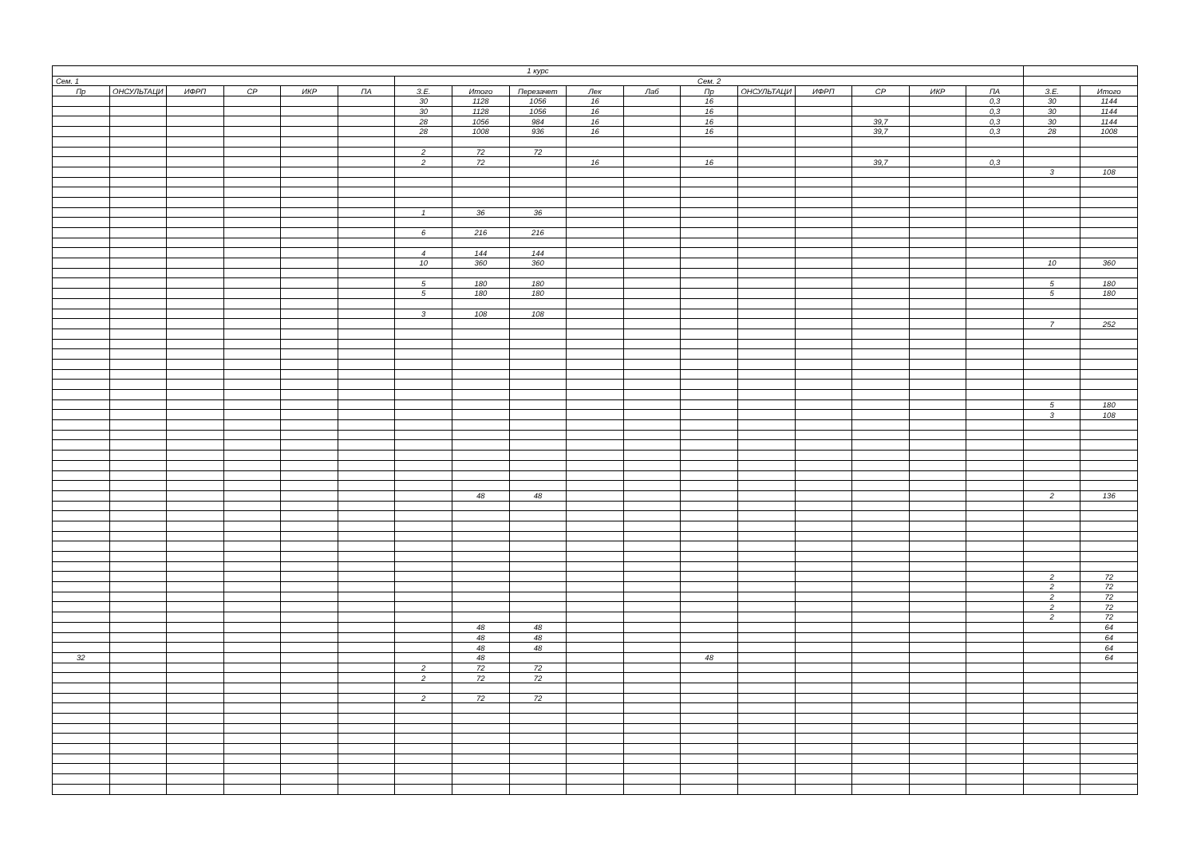| 1 курс | | | | | | | | | | | | | | | | | | |
| --- | --- | --- | --- | --- | --- | --- | --- | --- | --- | --- | --- | --- | --- | --- | --- | --- | --- | --- |
| Сем. 1 | | | | | | Сем. 2 | | | | | | | | | | | | |
| Пр | ОНСУЛЬТАЦИ | ИФРП | СР | ИКР | ПА | З.Е. | Итого | Перезачет | Лек | Лаб | Пр | ОНСУЛЬТАЦИ | ИФРП | СР | ИКР | ПА | З.Е. | Итого |
| | | | | | | 30 | 1128 | 1056 | 16 | | 16 | | | | | 0,3 | 30 | 1144 |
| | | | | | | 30 | 1128 | 1056 | 16 | | 16 | | | | | 0,3 | 30 | 1144 |
| | | | | | | 28 | 1056 | 984 | 16 | | 16 | | | 39,7 | | 0,3 | 30 | 1144 |
| | | | | | | 28 | 1008 | 936 | 16 | | 16 | | | 39,7 | | 0,3 | 28 | 1008 |
| | | | | | | 2 | 72 | 72 | | | | | | | | | | |
| | | | | | | 2 | 72 | | 16 | | 16 | | | 39,7 | | 0,3 | | |
| | | | | | | | | | | | | | | | | | 3 | 108 |
| | | | | | | 1 | 36 | 36 | | | | | | | | | | |
| | | | | | | 6 | 216 | 216 | | | | | | | | | | |
| | | | | | | 4 | 144 | 144 | | | | | | | | | | |
| | | | | | | 10 | 360 | 360 | | | | | | | | | 10 | 360 |
| | | | | | | 5 | 180 | 180 | | | | | | | | | 5 | 180 |
| | | | | | | 5 | 180 | 180 | | | | | | | | | 5 | 180 |
| | | | | | | 3 | 108 | 108 | | | | | | | | | | |
| | | | | | | | | | | | | | | | | | 7 | 252 |
| | | | | | | | | | | | | | | | | | 5 | 180 |
| | | | | | | | | | | | | | | | | | 3 | 108 |
| | | | | | | | 48 | 48 | | | | | | | | | 2 | 136 |
| | | | | | | | | | | | | | | | | | 2 | 72 |
| | | | | | | | | | | | | | | | | | 2 | 72 |
| | | | | | | | | | | | | | | | | | 2 | 72 |
| | | | | | | | | | | | | | | | | | 2 | 72 |
| | | | | | | | | | | | | | | | | | 2 | 72 |
| | | | | | | | 48 | 48 | | | | | | | | | | 64 |
| | | | | | | | 48 | 48 | | | | | | | | | | 64 |
| | | | | | | | 48 | 48 | | | | | | | | | | 64 |
| 32 | | | | | | | 48 | | | | 48 | | | | | | | 64 |
| | | | | | | 2 | 72 | 72 | | | | | | | | | | |
| | | | | | | 2 | 72 | 72 | | | | | | | | | | |
| | | | | | | 2 | 72 | 72 | | | | | | | | | | |